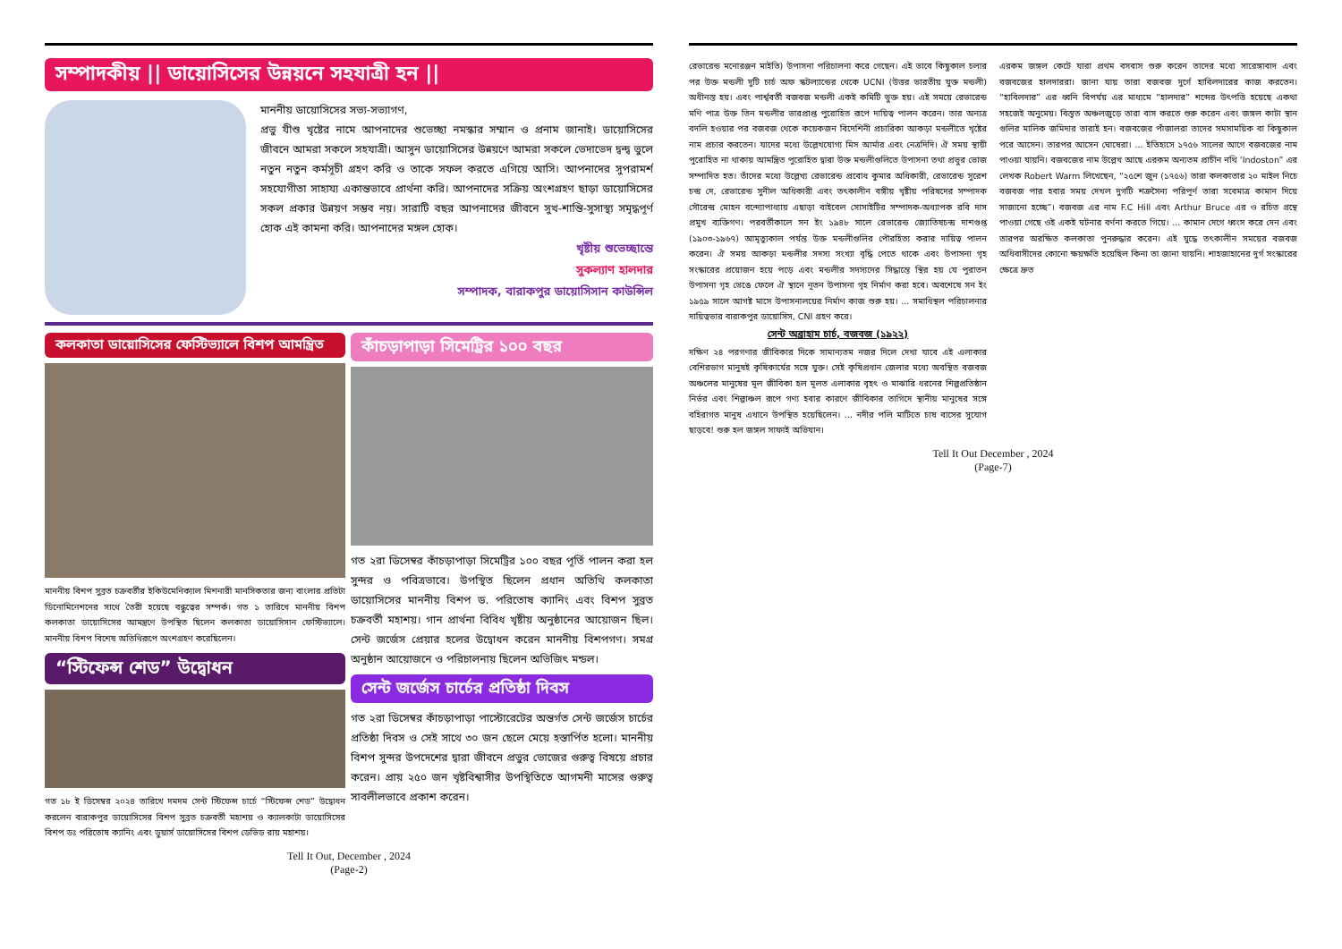সম্পাদকীয় || ডায়োসিসের উন্নয়নে সহযাত্রী হন ||
মাননীয় ডায়োসিসের সভ্য-সভ্যাগণ,
প্রভু যীশু খৃষ্টের নামে আপনাদের শুভেচ্ছা নমস্কার সম্মান ও প্রনাম জানাই। ডায়োসিসের জীবনে আমরা সকলে সহযাত্রী। আসুন ডায়োসিসের উন্নয়ণে আমরা সকলে ভেদাভেদ দ্বন্দ্ব ভুলে নতুন নতুন কর্মসূচী গ্রহণ করি ও তাকে সফল করতে এগিয়ে আসি। আপনাদের সুপরামর্শ সহযোগীতা সাহায্য একান্তভাবে প্রার্থনা করি। আপনাদের সক্রিয় অংশগ্রহণ ছাড়া ডায়োসিসের সকল প্রকার উন্নয়ণ সম্ভব নয়। সারাটি বছর আপনাদের জীবনে সুখ-শান্তি-সুসাস্থ্য সমৃদ্ধপূর্ণ হোক এই কামনা করি। আপনাদের মঙ্গল হোক।
খৃষ্টীয় শুভেচ্ছান্তে
সুকল্যাণ হালদার
সম্পাদক, বারাকপুর ডায়োসিসান কাউন্সিল
কলকাতা ডায়োসিসের ফেস্টিভ্যালে বিশপ আমন্ত্রিত
মাননীয় বিশপ সুব্রত চক্রবর্তীর ইকিউমেনিক্যাল মিশনারী মানসিকতার জন্য বাংলার প্রতিটা ডিনোমিনেশনের সাথে তৈরী হয়েছে বন্ধুত্বের সম্পর্ক। গত ১ তারিখে মাননীয় বিশপ কলকাতা ডায়োসিসের আমন্ত্রণে উপস্থিত ছিলেন কলকাতা ডায়োসিসান ফেস্টিভ্যালে। মাননীয় বিশপ বিশেষ অতিথিরূপে অংশগ্রহণ করেছিলেন।
“স্টিফেন্স শেড” উদ্বোধন
গত ১৮ ই ডিসেম্বর ২০২৪ তারিখে দমদম সেন্ট স্টিফেন্স চার্চে “স্টিফেন্স শেড” উদ্বোধন করলেন বারাকপুর ডায়োসিসের বিশপ সুব্রত চক্রবর্তী মহাশয় ও ক্যালকাটা ডায়োসিসের বিশপ ডঃ পরিতোষ ক্যানিং এবং ডুয়ার্স ডায়োসিসের বিশপ ডেভিড রায় মহাশয়।
কাঁচড়াপাড়া সিমেট্রির ১০০ বছর
গত ২রা ডিসেম্বর কাঁচড়াপাড়া সিমেট্রির ১০০ বছর পূর্তি পালন করা হল সুন্দর ও পবিত্রভাবে। উপস্থিত ছিলেন প্রধান অতিথি কলকাতা ডায়োসিসের মাননীয় বিশপ ড. পরিতোষ ক্যানিং এবং বিশপ সুব্রত চক্রবর্তী মহাশয়। গান প্রার্থনা বিবিধ খৃষ্টীয় অনুষ্ঠানের আয়োজন ছিল। সেন্ট জর্জেস প্রেয়ার হলের উদ্বোধন করেন মাননীয় বিশপগণ। সমগ্র অনুষ্ঠান আয়োজনে ও পরিচালনায় ছিলেন অভিজিৎ মন্ডল।
সেন্ট জর্জেস চার্চের প্রতিষ্ঠা দিবস
গত ২রা ডিসেম্বর কাঁচড়াপাড়া পাস্টোরেটের অন্তর্গত সেন্ট জর্জেস চার্চের প্রতিষ্ঠা দিবস ও সেই সাথে ৩০ জন ছেলে মেয়ে হস্তার্পিত হলো। মাননীয় বিশপ সুন্দর উপদেশের দ্বারা জীবনে প্রভুর ভোজের গুরুত্ব বিষয়ে প্রচার করেন। প্রায় ২৫০ জন খৃষ্টবিশ্বাসীর উপস্থিতিতে আগমনী মাসের গুরুত্ব সাবলীলভাবে প্রকাশ করেন।
Tell It Out, December , 2024
(Page-2)
রেভারেন্ড মনোরঞ্জন মাইতি) উপাসনা পরিচালনা করে গেছেন। এই ভাবে কিছুকাল চলার পর উক্ত মন্ডলী দুটি চার্চ অফ স্কটল্যান্ডের থেকে UCNI (উত্তর ভারতীয় যুক্ত মন্ডলী) অধীনস্ত হয়। এবং পার্শ্ববর্তী বজবজ মন্ডলী একই কমিটি ভুক্ত হয়। এই সময়ে রেভারেন্ড মণি পাত্র উক্ত তিন মন্ডলীর ভারপ্রাপ্ত পুরোহিত রূপে দায়িত্ব পালন করেন। তার অন্যত্র বদলি হওয়ার পর বজবজ থেকে কয়েকজন বিদেশিনী প্রচারিকা আকড়া মন্ডলীতে খৃষ্টের নাম প্রচার করতেন। যাদের মধ্যে উল্লেখযোগ্য মিস আর্মার এবং নেত্রদিদি। ঐ সময় স্থায়ী পুরোহিত না থাকায় আমন্ত্রিত পুরোহিত দ্বারা উক্ত মন্ডলীগুলিতে উপাসনা তথা প্রভুর ভোজ সম্পাদিত হত। তাঁদের মধ্যে উল্লেখ্য রেভারেন্ড প্রবোধ কুমার অধিকারী, রেভারেন্ড সুরেশ চন্দ্র দে, রেভারেন্ড সুনীল অধিকারী এবং তৎকালীন বঙ্গীয় খৃষ্টীয় পরিষদের সম্পাদক সৌরেন্দ্র মোহন বন্দ্যোপাধ্যায় এছাড়া বাইবেল সোসাইটির সম্পাদক-অধ্যাপক রবি দাস প্রমুখ ব্যক্তিগণ। পরবর্তীকালে সন ইং ১৯৪৮ সালে রেভারেন্ড জ্যোতিষচন্দ্র দাশগুপ্ত (১৯০৩-১৯৬৭) আমৃত্যুকাল পর্যন্ত উক্ত মন্ডলীগুলির পৌরহিত্য করার দায়িত্ব পালন করেন। ঐ সময় আকড়া মন্ডলীর সদস্য সংখ্যা বৃদ্ধি পেতে থাকে এবং উপাসনা গৃহ সংস্কারের প্রয়োজন হয়ে পড়ে এবং মন্ডলীর সদস্যদের সিদ্ধান্তে স্থির হয় যে পুরাতন উপাসনা গৃহ ভেঙে ফেলে ঐ স্থানে নূতন উপাসনা গৃহ নির্মাণ করা হবে। অবশেষে সন ইং ১৯৫৯ সালে আগষ্ট মাসে উপাসনালয়ের নির্মাণ কাজ শুরু হয়। ... সমাধিস্থল পরিচালনার দায়িত্বভার বারাকপুর ডায়োসিস, CNI গ্রহণ করে।
সেন্ট অব্রাহাম চার্চ, বজবজ (১৯২২)
দক্ষিণ ২৪ পরগণার জীবিকার দিকে সামান্যতম নজর দিলে দেখা যাবে এই এলাকার বেশিরভাগ মানুষই কৃষিকার্যের সঙ্গে যুক্ত। সেই কৃষিপ্রধান জেলার মধ্যে অবস্থিত বজবজ অঞ্চলের মানুষের মূল জীবিকা হল মূলত এলাকার বৃহৎ ও মাঝারি ধরনের শিল্পপ্রতিষ্ঠান নির্ভর এবং শিল্পাঞ্চল রূপে গণ্য হবার কারণে জীবিকার তাগিদে স্থানীয় মানুষের সঙ্গে বহিরাগত মানুষ এখানে উপস্থিত হয়েছিলেন। ... নদীর পলি মাটিতে চাষ বাসের সুযোগ ছাড়বে! শুরু হল জঙ্গল সাফাই অভিযান।
এরকম জঙ্গল কেটে যারা প্রথম বসবাস শুরু করেন তাদের মধ্যে সারেঙ্গাবাদ এবং বজবজের হালদাররা। জানা যায় তারা বজবজ দুর্গে হাবিলদারের কাজ করতেন। “হাবিলদার” এর ধ্বনি বিপর্যয় এর মাধ্যমে “হালদার” শব্দের উৎপত্তি হয়েছে একথা সহজেই অনুমেয়। বিস্তৃত অঞ্চলজুড়ে তারা বাস করতে শুরু করেন এবং জঙ্গল কাটা স্থান গুলির মালিক জমিদার তারাই হন। বজবজের পাঁজালরা তাদের সমসাময়িক বা কিছুকাল পরে আসেন। তারপর আসেন ঘোষেরা। ... ইতিহাসে ১৭৫৬ সালের আগে বজবজের নাম পাওয়া যায়নি। বজবজের নাম উল্লেখ আছে এরকম অন্যতম প্রাচীন নথি ‘Indoston” এর লেখক Robert Warm লিখেছেন, “২৫শে জুন (১৭৫৬) তারা কলকাতার ২০ মাইল নিচে বজবজ পার হবার সময় দেখল দুগটি শত্রুসৈন্য পরিপূর্ণ তারা সবেমাত্র কামান দিয়ে সাজানো হচ্ছে”। বজবজ এর নাম F.C Hill এবং Arthur Bruce এর ও রচিত গ্রন্থে পাওয়া গেছে ওই একই ঘটনার বর্ণনা করতে গিয়ে। ... কামান দেগে ধ্বংস করে দেন এবং তারপর অরক্ষিত কলকাতা পুনরুদ্ধার করেন। এই যুদ্ধে তৎকালীন সময়ের বজবজ অধিবাসীদের কোনো ক্ষয়ক্ষতি হয়েছিল কিনা তা জানা যায়নি। শাহজাহানের দুর্গ সংস্কারের ক্ষেত্রে দ্রুত
Tell It Out December , 2024
(Page-7)